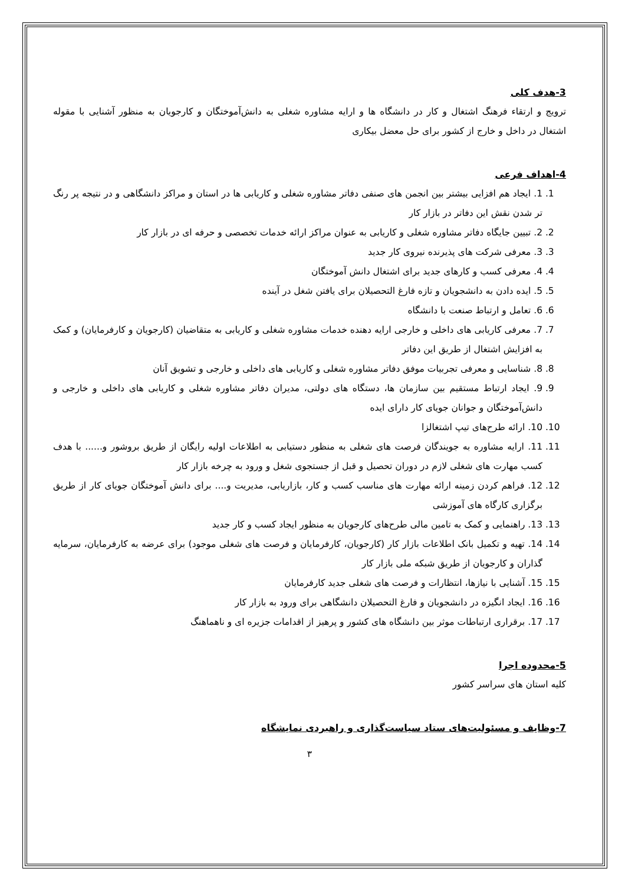3-هدف کلی
ترویج و ارتقاء فرهنگ اشتغال و کار در دانشگاه ها و ارایه مشاوره شغلی به دانش‌آموختگان و کارجویان به منظور آشنایی با مقوله اشتغال در داخل و خارج از کشور برای حل معضل بیکاری
4-اهداف فرعی
1. 1. ایجاد هم افزایی بیشتر بین انجمن های صنفی دفاتر مشاوره شغلی و کاریابی ها در استان و مراکز دانشگاهی و در نتیجه پر رنگ تر شدن نقش این دفاتر در بازار کار
2. 2. تبیین جایگاه دفاتر مشاوره شغلی و کاریابی به عنوان مراکز ارائه خدمات تخصصی و حرفه ای در بازار کار
3. 3. معرفی شرکت های پذیرنده نیروی کار جدید
4. 4. معرفی کسب و کارهای جدید برای اشتغال دانش آموختگان
5. 5. ایده دادن به دانشجویان و تازه فارغ التحصیلان برای یافتن شغل در آینده
6. 6. تعامل و ارتباط صنعت با دانشگاه
7. 7. معرفی کاریابی های داخلی و خارجی ارایه دهنده خدمات مشاوره شغلی و کاریابی به متقاضیان (کارجویان و کارفرمایان) و کمک به افزایش اشتغال از طریق این دفاتر
8. 8. شناسایی و معرفی تجربیات موفق دفاتر مشاوره شغلی و کاریابی های داخلی و خارجی و تشویق آنان
9. 9. ایجاد ارتباط مستقیم بین سازمان ها، دستگاه های دولتی، مدیران دفاتر مشاوره شغلی و کاریابی های داخلی و خارجی و دانش‌آموختگان و جوانان جویای کار دارای ایده
10. 10. ارائه طرح‌های تیپ اشتغالزا
11. 11. ارایه مشاوره به جویندگان فرصت های شغلی به منظور دستیابی به اطلاعات اولیه رایگان از طریق بروشور و...... با هدف کسب مهارت های شغلی لازم در دوران تحصیل و قبل از جستجوی شغل و ورود به چرخه بازار کار
12. 12. فراهم کردن زمینه ارائه مهارت های مناسب کسب و کار، بازاریابی، مدیریت و.... برای دانش آموختگان جویای کار از طریق برگزاری کارگاه های آموزشی
13. 13. راهنمایی و کمک به تامین مالی طرح‌های کارجویان به منظور ایجاد کسب و کار جدید
14. 14. تهیه و تکمیل بانک اطلاعات بازار کار (کارجویان، کارفرمایان و فرصت های شغلی موجود) برای عرضه به کارفرمایان، سرمایه گذاران و کارجویان از طریق شبکه ملی بازار کار
15. 15. آشنایی با نیازها، انتظارات و فرصت های شغلی جدید کارفرمایان
16. 16. ایجاد انگیزه در دانشجویان و فارغ التحصیلان دانشگاهی برای ورود به بازار کار
17. 17. برقراری ارتباطات موثر بین دانشگاه های کشور و پرهیز از اقدامات جزیره ای و ناهماهنگ
5-محدوده اجرا
کلیه استان های سراسر کشور
7-وظایف و مسئولیت‌های ستاد سیاست‌گذاری و راهبردی نمایشگاه
۳